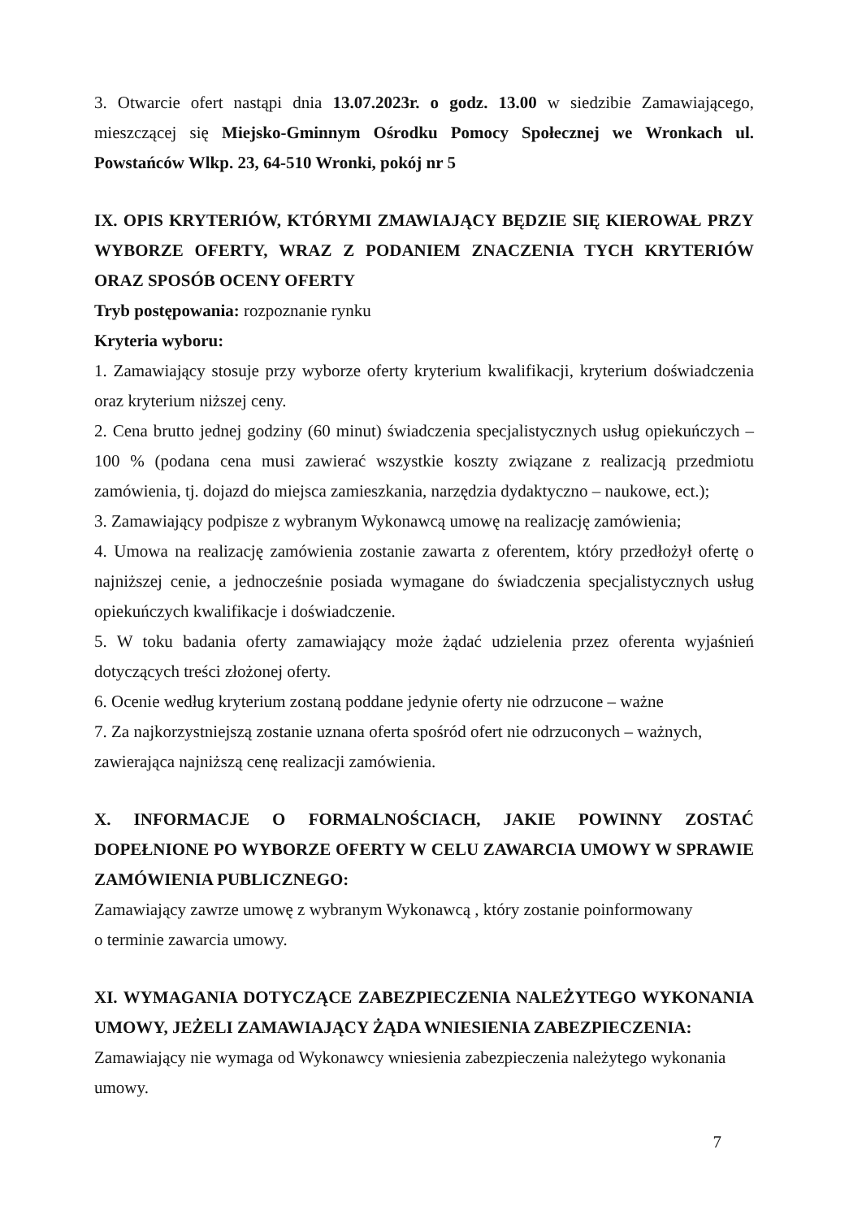3. Otwarcie ofert nastąpi dnia 13.07.2023r. o godz. 13.00 w siedzibie Zamawiającego, mieszczącej się Miejsko-Gminnym Ośrodku Pomocy Społecznej we Wronkach ul. Powstańców Wlkp. 23, 64-510 Wronki, pokój nr 5
IX. OPIS KRYTERIÓW, KTÓRYMI ZMAWIAJĄCY BĘDZIE SIĘ KIEROWAŁ PRZY WYBORZE OFERTY, WRAZ Z PODANIEM ZNACZENIA TYCH KRYTERIÓW ORAZ SPOSÓB OCENY OFERTY
Tryb postępowania: rozpoznanie rynku
Kryteria wyboru:
1. Zamawiający stosuje przy wyborze oferty kryterium kwalifikacji, kryterium doświadczenia oraz kryterium niższej ceny.
2. Cena brutto jednej godziny (60 minut) świadczenia specjalistycznych usług opiekuńczych – 100 % (podana cena musi zawierać wszystkie koszty związane z realizacją przedmiotu zamówienia, tj. dojazd do miejsca zamieszkania, narzędzia dydaktyczno – naukowe, ect.);
3. Zamawiający podpisze z wybranym Wykonawcą umowę na realizację zamówienia;
4. Umowa na realizację zamówienia zostanie zawarta z oferentem, który przedłożył ofertę o najniższej cenie, a jednocześnie posiada wymagane do świadczenia specjalistycznych usług opiekuńczych kwalifikacje i doświadczenie.
5. W toku badania oferty zamawiający może żądać udzielenia przez oferenta wyjaśnień dotyczących treści złożonej oferty.
6. Ocenie według kryterium zostaną poddane jedynie oferty nie odrzucone – ważne
7. Za najkorzystniejszą zostanie uznana oferta spośród ofert nie odrzuconych – ważnych, zawierająca najniższą cenę realizacji zamówienia.
X. INFORMACJE O FORMALNOŚCIACH, JAKIE POWINNY ZOSTAĆ DOPEŁNIONE PO WYBORZE OFERTY W CELU ZAWARCIA UMOWY W SPRAWIE ZAMÓWIENIA PUBLICZNEGO:
Zamawiający zawrze umowę z wybranym Wykonawcą , który zostanie poinformowany
o terminie zawarcia umowy.
XI. WYMAGANIA DOTYCZĄCE ZABEZPIECZENIA NALEŻYTEGO WYKONANIA UMOWY, JEŻELI ZAMAWIAJĄCY ŻĄDA WNIESIENIA ZABEZPIECZENIA:
Zamawiający nie wymaga od Wykonawcy wniesienia zabezpieczenia należytego wykonania umowy.
7